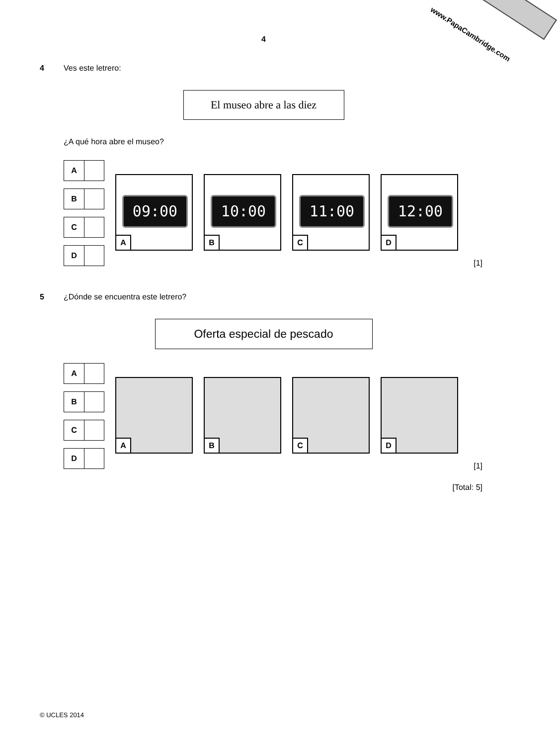www.PapaCambridge.com
4
4 Ves este letrero:
El museo abre a las diez
¿A qué hora abre el museo?
A
B
C
D
09:00
A
10:00
B
11:00
C
12:00
D
[1]
5 ¿Dónde se encuentra este letrero?
Oferta especial de pescado
A
B
C
D
A
B
C
D
[1]
[Total: 5]
© UCLES 2014